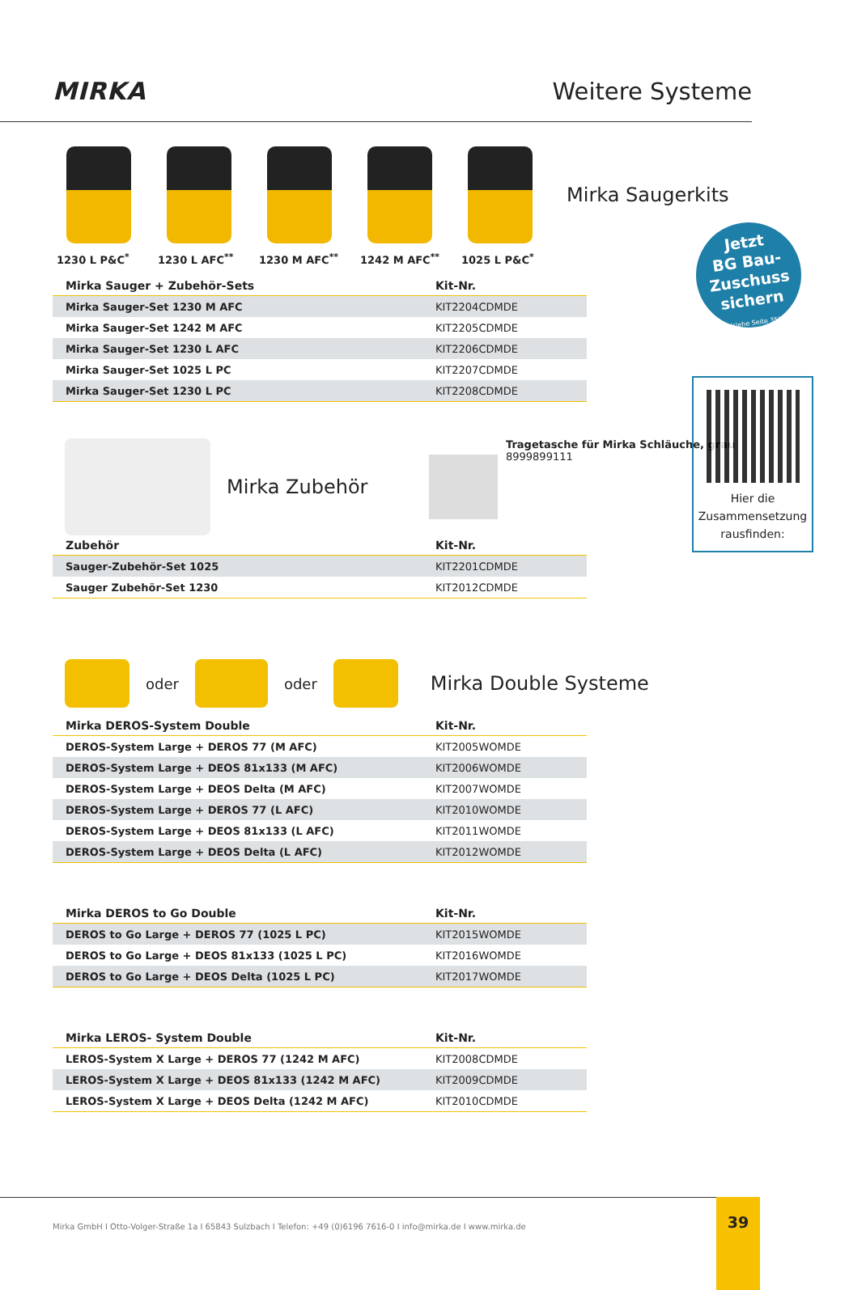MIRKA
Weitere Systeme
Mirka Saugerkits
1230 L P&C<sup>*</sup> 1230 L AFC<sup>**</sup> 1230 M AFC<sup>**</sup> 1242 M AFC<sup>**</sup> 1025 L P&C<sup>*</sup>
Jetzt
BG Bau-
Zuschuss
sichern
(siehe Seite 35)
Hier die
Zusammensetzung
rausfinden:
| Mirka Sauger + Zubehör-Sets | Kit-Nr. |
| --- | --- |
| Mirka Sauger-Set 1230 M AFC | KIT2204CDMDE |
| Mirka Sauger-Set 1242 M AFC | KIT2205CDMDE |
| Mirka Sauger-Set 1230 L AFC | KIT2206CDMDE |
| Mirka Sauger-Set 1025 L PC | KIT2207CDMDE |
| Mirka Sauger-Set 1230 L PC | KIT2208CDMDE |
Mirka Zubehör
Tragetasche für Mirka Schläuche, grau
8999899111
| Zubehör | Kit-Nr. |
| --- | --- |
| Sauger-Zubehör-Set 1025 | KIT2201CDMDE |
| Sauger Zubehör-Set 1230 | KIT2012CDMDE |
oder
oder
Mirka Double Systeme
| Mirka DEROS-System Double | Kit-Nr. |
| --- | --- |
| DEROS-System Large + DEROS 77 (M AFC) | KIT2005WOMDE |
| DEROS-System Large + DEOS 81x133 (M AFC) | KIT2006WOMDE |
| DEROS-System Large + DEOS Delta (M AFC) | KIT2007WOMDE |
| DEROS-System Large + DEROS 77 (L AFC) | KIT2010WOMDE |
| DEROS-System Large + DEOS 81x133 (L AFC) | KIT2011WOMDE |
| DEROS-System Large + DEOS Delta (L AFC) | KIT2012WOMDE |
| Mirka DEROS to Go Double | Kit-Nr. |
| --- | --- |
| DEROS to Go Large + DEROS 77 (1025 L PC) | KIT2015WOMDE |
| DEROS to Go Large + DEOS 81x133 (1025 L PC) | KIT2016WOMDE |
| DEROS to Go Large + DEOS Delta (1025 L PC) | KIT2017WOMDE |
| Mirka LEROS- System Double | Kit-Nr. |
| --- | --- |
| LEROS-System X Large + DEROS 77 (1242 M AFC) | KIT2008CDMDE |
| LEROS-System X Large + DEOS 81x133 (1242 M AFC) | KIT2009CDMDE |
| LEROS-System X Large + DEOS Delta (1242 M AFC) | KIT2010CDMDE |
Mirka GmbH I Otto-Volger-Straße 1a I 65843 Sulzbach I Telefon: +49 (0)6196 7616-0 I info@mirka.de I www.mirka.de 39